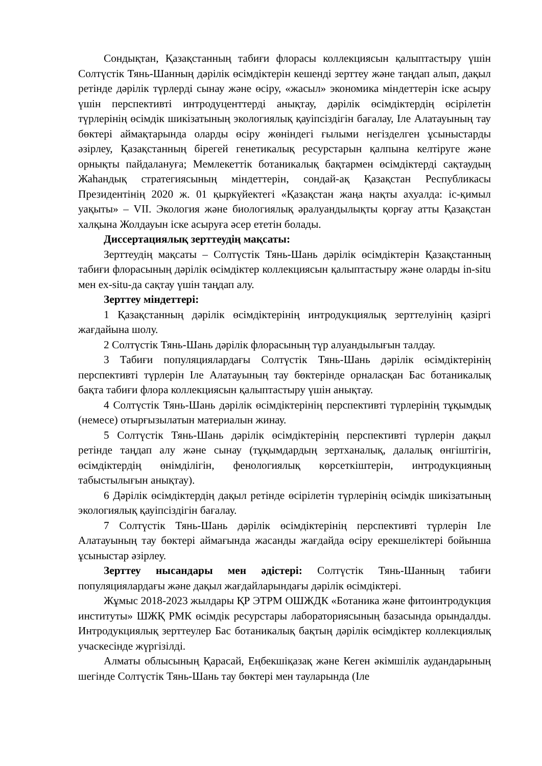Сондықтан, Қазақстанның табиғи флорасы коллекциясын қалыптастыру үшін Солтүстік Тянь-Шанның дәрілік өсімдіктерін кешенді зерттеу және таңдап алып, дақыл ретінде дәрілік түрлерді сынау және өсіру, «жасыл» экономика міндеттерін іске асыру үшін перспективті интродуценттерді анықтау, дәрілік өсімдіктердің өсірілетін түрлерінің өсімдік шикізатының экологиялық қауіпсіздігін бағалау, Іле Алатауының тау бөктері аймақтарында оларды өсіру жөніндегі ғылыми негізделген ұсыныстарды әзірлеу, Қазақстанның бірегей генетикалық ресурстарын қалпына келтіруге және орнықты пайдалануға; Мемлекеттік ботаникалық бақтармен өсімдіктерді сақтаудың Жаһандық стратегиясының міндеттерін, сондай-ақ Қазақстан Республикасы Президентінің 2020 ж. 01 қыркүйектегі «Қазақстан жаңа нақты ахуалда: іс-қимыл уақыты» – VII. Экология және биологиялық әралуандылықты қорғау атты Қазақстан халқына Жолдауын іске асыруға әсер ететін болады.
Диссертациялық зерттеудің мақсаты:
Зерттеудің мақсаты – Солтүстік Тянь-Шань дәрілік өсімдіктерін Қазақстанның табиғи флорасының дәрілік өсімдіктер коллекциясын қалыптастыру және оларды in-situ мен ex-situ-да сақтау үшін таңдап алу.
Зерттеу міндеттері:
1 Қазақстанның дәрілік өсімдіктерінің интродукциялық зерттелуінің қазіргі жағдайына шолу.
2 Солтүстік Тянь-Шань дәрілік флорасының түр алуандылығын талдау.
3 Табиғи популяциялардағы Солтүстік Тянь-Шань дәрілік өсімдіктерінің перспективті түрлерін Іле Алатауының тау бөктерінде орналасқан Бас ботаникалық бақта табиғи флора коллекциясын қалыптастыру үшін анықтау.
4 Солтүстік Тянь-Шань дәрілік өсімдіктерінің перспективті түрлерінің тұқымдық (немесе) отырғызылатын материалын жинау.
5 Солтүстік Тянь-Шань дәрілік өсімдіктерінің перспективті түрлерін дақыл ретінде таңдап алу және сынау (тұқымдардың зертханалық, далалық өнгіштігін, өсімдіктердің өнімділігін, фенологиялық көрсеткіштерін, интродукцияның табыстылығын анықтау).
6 Дәрілік өсімдіктердің дақыл ретінде өсірілетін түрлерінің өсімдік шикізатының экологиялық қауіпсіздігін бағалау.
7 Солтүстік Тянь-Шань дәрілік өсімдіктерінің перспективті түрлерін Іле Алатауының тау бөктері аймағында жасанды жағдайда өсіру ерекшеліктері бойынша ұсыныстар әзірлеу.
Зерттеу нысандары мен әдістері: Солтүстік Тянь-Шанның табиғи популяциялардағы және дақыл жағдайларындағы дәрілік өсімдіктері.
Жұмыс 2018-2023 жылдары ҚР ЭТРМ ОШЖДК «Ботаника және фитоинтродукция институты» ШЖҚ РМК өсімдік ресурстары лабораториясының базасында орындалды. Интродукциялық зерттеулер Бас ботаникалық бақтың дәрілік өсімдіктер коллекциялық учаскесінде жүргізілді.
Алматы облысының Қарасай, Еңбекшіқазақ және Кеген әкімшілік аудандарының шегінде Солтүстік Тянь-Шань тау бөктері мен тауларында (Іле